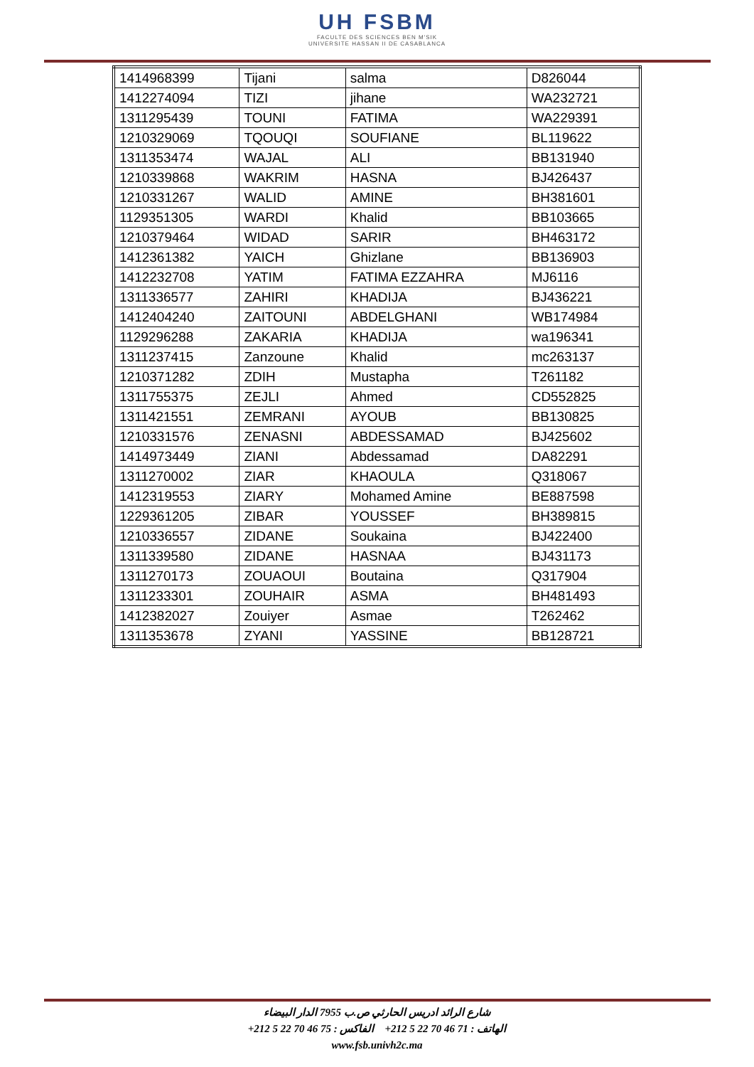UH FSBM
FACULTE DES SCIENCES BEN M'SIK
UNIVERSITE HASSAN II DE CASABLANCA
| 1414968399 | Tijani | salma | D826044 |
| 1412274094 | TIZI | jihane | WA232721 |
| 1311295439 | TOUNI | FATIMA | WA229391 |
| 1210329069 | TQOUQI | SOUFIANE | BL119622 |
| 1311353474 | WAJAL | ALI | BB131940 |
| 1210339868 | WAKRIM | HASNA | BJ426437 |
| 1210331267 | WALID | AMINE | BH381601 |
| 1129351305 | WARDI | Khalid | BB103665 |
| 1210379464 | WIDAD | SARIR | BH463172 |
| 1412361382 | YAICH | Ghizlane | BB136903 |
| 1412232708 | YATIM | FATIMA EZZAHRA | MJ6116 |
| 1311336577 | ZAHIRI | KHADIJA | BJ436221 |
| 1412404240 | ZAITOUNI | ABDELGHANI | WB174984 |
| 1129296288 | ZAKARIA | KHADIJA | wa196341 |
| 1311237415 | Zanzoune | Khalid | mc263137 |
| 1210371282 | ZDIH | Mustapha | T261182 |
| 1311755375 | ZEJLI | Ahmed | CD552825 |
| 1311421551 | ZEMRANI | AYOUB | BB130825 |
| 1210331576 | ZENASNI | ABDESSAMAD | BJ425602 |
| 1414973449 | ZIANI | Abdessamad | DA82291 |
| 1311270002 | ZIAR | KHAOULA | Q318067 |
| 1412319553 | ZIARY | Mohamed Amine | BE887598 |
| 1229361205 | ZIBAR | YOUSSEF | BH389815 |
| 1210336557 | ZIDANE | Soukaina | BJ422400 |
| 1311339580 | ZIDANE | HASNAA | BJ431173 |
| 1311270173 | ZOUAOUI | Boutaina | Q317904 |
| 1311233301 | ZOUHAIR | ASMA | BH481493 |
| 1412382027 | Zouiyer | Asmae | T262462 |
| 1311353678 | ZYANI | YASSINE | BB128721 |
شارع الرائد ادريس الحارثي ص.ب 7955 الدار البيضاء
الهاتف : 71 46 70 22 5 212+ الفاكس : 75 46 70 22 5 212+
www.fsb.univh2c.ma